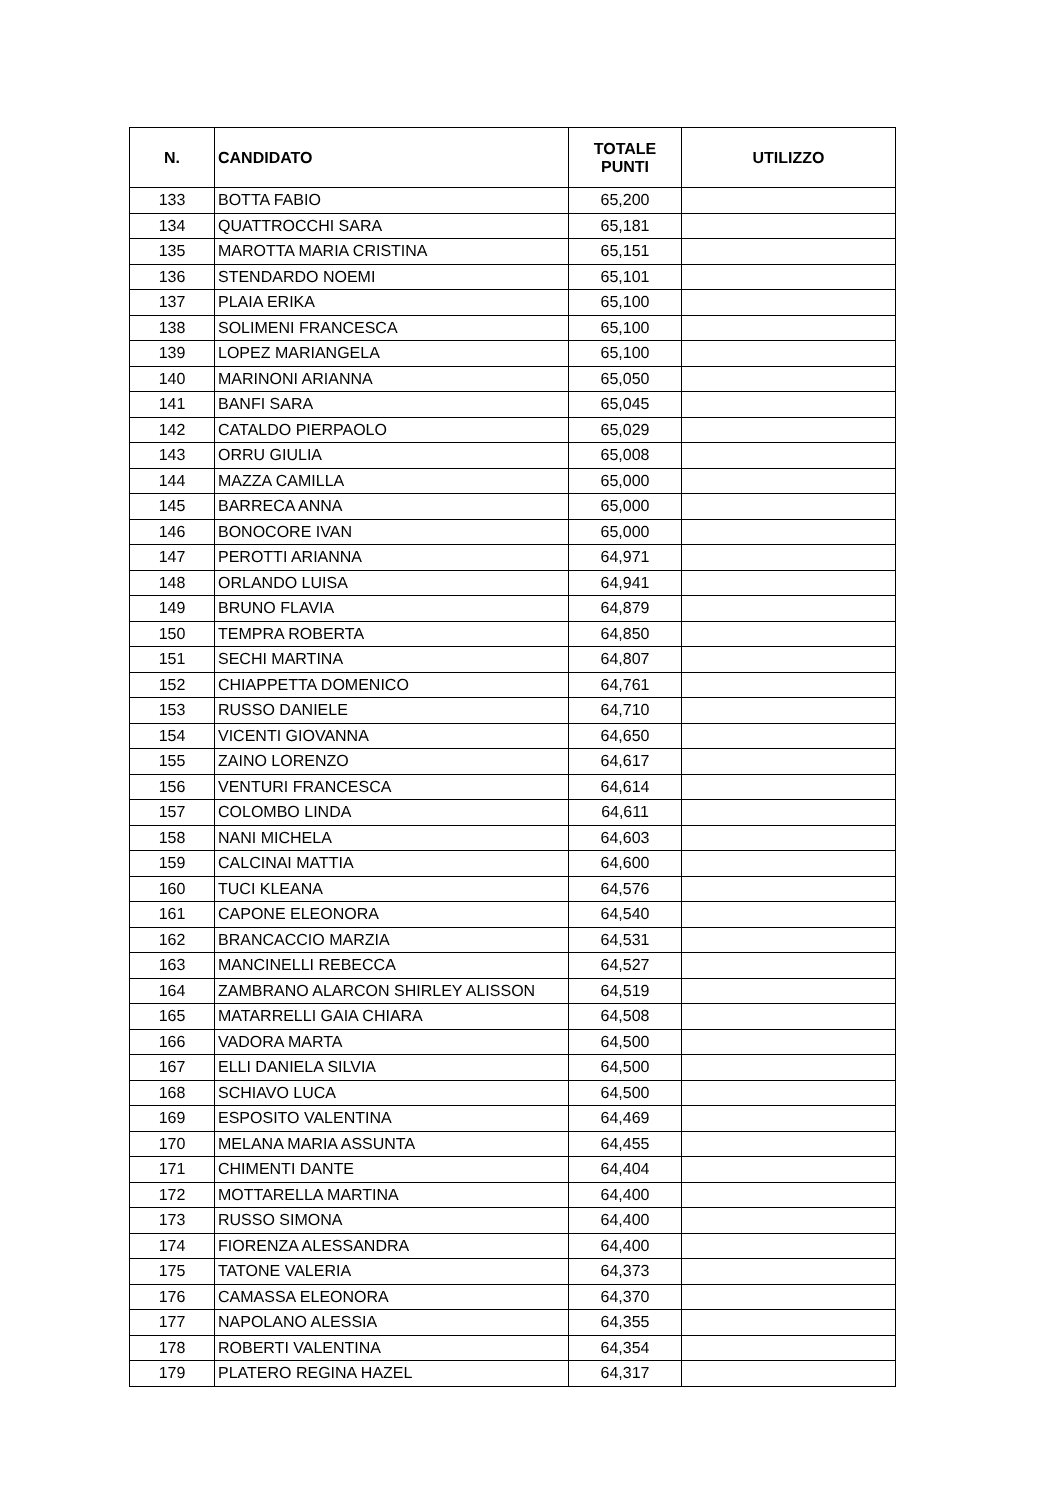| N. | CANDIDATO | TOTALE PUNTI | UTILIZZO |
| --- | --- | --- | --- |
| 133 | BOTTA FABIO | 65,200 | |
| 134 | QUATTROCCHI SARA | 65,181 | |
| 135 | MAROTTA MARIA CRISTINA | 65,151 | |
| 136 | STENDARDO NOEMI | 65,101 | |
| 137 | PLAIA ERIKA | 65,100 | |
| 138 | SOLIMENI FRANCESCA | 65,100 | |
| 139 | LOPEZ MARIANGELA | 65,100 | |
| 140 | MARINONI ARIANNA | 65,050 | |
| 141 | BANFI SARA | 65,045 | |
| 142 | CATALDO PIERPAOLO | 65,029 | |
| 143 | ORRU GIULIA | 65,008 | |
| 144 | MAZZA CAMILLA | 65,000 | |
| 145 | BARRECA ANNA | 65,000 | |
| 146 | BONOCORE IVAN | 65,000 | |
| 147 | PEROTTI ARIANNA | 64,971 | |
| 148 | ORLANDO LUISA | 64,941 | |
| 149 | BRUNO FLAVIA | 64,879 | |
| 150 | TEMPRA ROBERTA | 64,850 | |
| 151 | SECHI MARTINA | 64,807 | |
| 152 | CHIAPPETTA DOMENICO | 64,761 | |
| 153 | RUSSO DANIELE | 64,710 | |
| 154 | VICENTI GIOVANNA | 64,650 | |
| 155 | ZAINO LORENZO | 64,617 | |
| 156 | VENTURI FRANCESCA | 64,614 | |
| 157 | COLOMBO LINDA | 64,611 | |
| 158 | NANI MICHELA | 64,603 | |
| 159 | CALCINAI MATTIA | 64,600 | |
| 160 | TUCI KLEANA | 64,576 | |
| 161 | CAPONE ELEONORA | 64,540 | |
| 162 | BRANCACCIO MARZIA | 64,531 | |
| 163 | MANCINELLI REBECCA | 64,527 | |
| 164 | ZAMBRANO ALARCON SHIRLEY ALISSON | 64,519 | |
| 165 | MATARRELLI GAIA CHIARA | 64,508 | |
| 166 | VADORA MARTA | 64,500 | |
| 167 | ELLI DANIELA SILVIA | 64,500 | |
| 168 | SCHIAVO LUCA | 64,500 | |
| 169 | ESPOSITO VALENTINA | 64,469 | |
| 170 | MELANA MARIA ASSUNTA | 64,455 | |
| 171 | CHIMENTI DANTE | 64,404 | |
| 172 | MOTTARELLA MARTINA | 64,400 | |
| 173 | RUSSO SIMONA | 64,400 | |
| 174 | FIORENZA ALESSANDRA | 64,400 | |
| 175 | TATONE VALERIA | 64,373 | |
| 176 | CAMASSA ELEONORA | 64,370 | |
| 177 | NAPOLANO ALESSIA | 64,355 | |
| 178 | ROBERTI VALENTINA | 64,354 | |
| 179 | PLATERO REGINA HAZEL | 64,317 | |